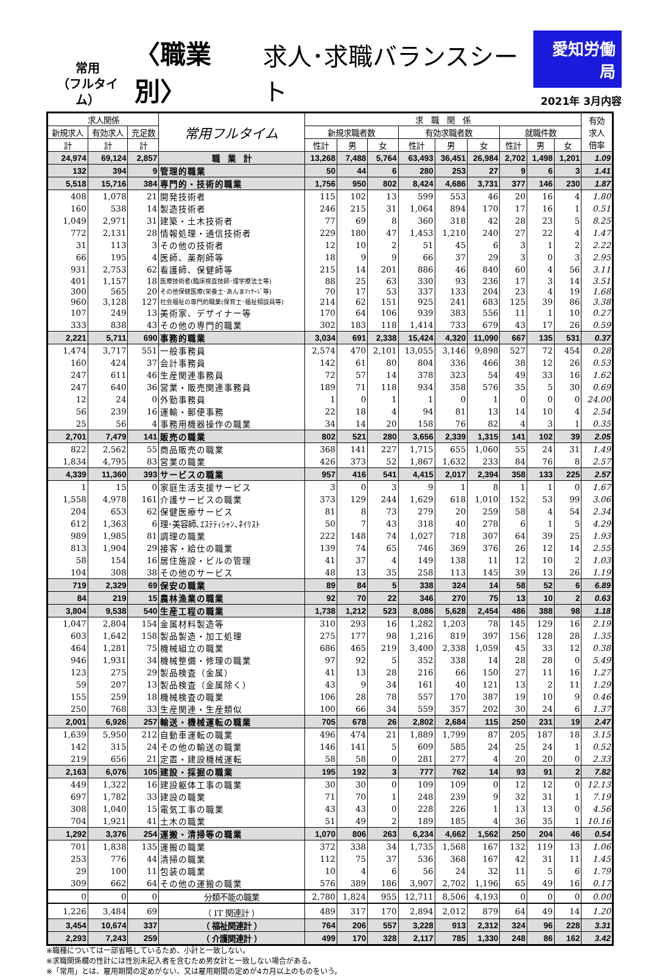常用
（フルタイム）
〈職業別〉
求人･求職バランスシート
愛知労働局
2021年 3月内容
| 求人関係 | | | 常用フルタイム | 求 職 関 係 | | | | | | | | | 有効 求人 倍率 |
| --- | --- | --- | --- | --- | --- | --- | --- | --- | --- | --- | --- | --- | --- |
| 新規求人 | 有効求人 | 充足数 | | 新規求職者数 | | | 有効求職者数 | | | 就職件数 | | | |
| 計 | 計 | 計 | | 性計 | 男 | 女 | 性計 | 男 | 女 | 性計 | 男 | 女 | |
| 24,974 | 69,124 | 2,857 | 職 業 計 | 13,268 | 7,488 | 5,764 | 63,493 | 36,451 | 26,984 | 2,702 | 1,498 | 1,201 | 1.09 |
| 132 | 394 | 9 | 管理的職業 | 50 | 44 | 6 | 280 | 253 | 27 | 9 | 6 | 3 | 1.41 |
| 5,518 | 15,716 | 384 | 専門的・技術的職業 | 1,756 | 950 | 802 | 8,424 | 4,686 | 3,731 | 377 | 146 | 230 | 1.87 |
| 408 | 1,078 | 21 | 開発技術者 | 115 | 102 | 13 | 599 | 553 | 46 | 20 | 16 | 4 | 1.80 |
| 160 | 538 | 14 | 製造技術者 | 246 | 215 | 31 | 1,064 | 894 | 170 | 17 | 16 | 1 | 0.51 |
| 1,049 | 2,971 | 31 | 建築・土木技術者 | 77 | 69 | 8 | 360 | 318 | 42 | 28 | 23 | 5 | 8.25 |
| 772 | 2,131 | 28 | 情報処理・通信技術者 | 229 | 180 | 47 | 1,453 | 1,210 | 240 | 27 | 22 | 4 | 1.47 |
| 31 | 113 | 3 | その他の技術者 | 12 | 10 | 2 | 51 | 45 | 6 | 3 | 1 | 2 | 2.22 |
| 66 | 195 | 4 | 医師、薬剤師等 | 18 | 9 | 9 | 66 | 37 | 29 | 3 | 0 | 3 | 2.95 |
| 931 | 2,753 | 62 | 看護師、保健師等 | 215 | 14 | 201 | 886 | 46 | 840 | 60 | 4 | 56 | 3.11 |
| 401 | 1,157 | 18 | 医療技術者(臨床検査技師･理学療法士等) | 88 | 25 | 63 | 330 | 93 | 236 | 17 | 3 | 14 | 3.51 |
| 300 | 565 | 20 | その他保健医療(栄養士･あんまﾏｯｻｰｼﾞ等) | 70 | 17 | 53 | 337 | 133 | 204 | 23 | 4 | 19 | 1.68 |
| 960 | 3,128 | 127 | 社会福祉の専門的職業(保育士･福祉相談員等) | 214 | 62 | 151 | 925 | 241 | 683 | 125 | 39 | 86 | 3.38 |
| 107 | 249 | 13 | 美術家、デザイナー等 | 170 | 64 | 106 | 939 | 383 | 556 | 11 | 1 | 10 | 0.27 |
| 333 | 838 | 43 | その他の専門的職業 | 302 | 183 | 118 | 1,414 | 733 | 679 | 43 | 17 | 26 | 0.59 |
| 2,221 | 5,711 | 690 | 事務的職業 | 3,034 | 691 | 2,338 | 15,424 | 4,320 | 11,090 | 667 | 135 | 531 | 0.37 |
| 1,474 | 3,717 | 551 | 一般事務員 | 2,574 | 470 | 2,101 | 13,055 | 3,146 | 9,898 | 527 | 72 | 454 | 0.28 |
| 160 | 424 | 37 | 会計事務員 | 142 | 61 | 80 | 804 | 336 | 466 | 38 | 12 | 26 | 0.53 |
| 247 | 611 | 46 | 生産関連事務員 | 72 | 57 | 14 | 378 | 323 | 54 | 49 | 33 | 16 | 1.62 |
| 247 | 640 | 36 | 営業・販売関連事務員 | 189 | 71 | 118 | 934 | 358 | 576 | 35 | 5 | 30 | 0.69 |
| 12 | 24 | 0 | 外勤事務員 | 1 | 0 | 1 | 1 | 0 | 1 | 0 | 0 | 0 | 24.00 |
| 56 | 239 | 16 | 運輸・郵便事務 | 22 | 18 | 4 | 94 | 81 | 13 | 14 | 10 | 4 | 2.54 |
| 25 | 56 | 4 | 事務用機器操作の職業 | 34 | 14 | 20 | 158 | 76 | 82 | 4 | 3 | 1 | 0.35 |
| 2,701 | 7,479 | 141 | 販売の職業 | 802 | 521 | 280 | 3,656 | 2,339 | 1,315 | 141 | 102 | 39 | 2.05 |
| 822 | 2,562 | 55 | 商品販売の職業 | 368 | 141 | 227 | 1,715 | 655 | 1,060 | 55 | 24 | 31 | 1.49 |
| 1,834 | 4,795 | 83 | 営業の職業 | 426 | 373 | 52 | 1,867 | 1,632 | 233 | 84 | 76 | 8 | 2.57 |
| 4,339 | 11,360 | 393 | サービスの職業 | 957 | 416 | 541 | 4,415 | 2,017 | 2,394 | 358 | 133 | 225 | 2.57 |
| 1 | 15 | 0 | 家庭生活支援サービス | 3 | 0 | 3 | 9 | 1 | 8 | 1 | 1 | 0 | 1.67 |
| 1,558 | 4,978 | 161 | 介護サービスの職業 | 373 | 129 | 244 | 1,629 | 618 | 1,010 | 152 | 53 | 99 | 3.06 |
| 204 | 653 | 62 | 保健医療サービス | 81 | 8 | 73 | 279 | 20 | 259 | 58 | 4 | 54 | 2.34 |
| 612 | 1,363 | 6 | 理･美容師､ｴｽﾃﾃｨｼｬﾝ､ﾈｲﾘｽﾄ | 50 | 7 | 43 | 318 | 40 | 278 | 6 | 1 | 5 | 4.29 |
| 989 | 1,985 | 81 | 調理の職業 | 222 | 148 | 74 | 1,027 | 718 | 307 | 64 | 39 | 25 | 1.93 |
| 813 | 1,904 | 29 | 接客・給仕の職業 | 139 | 74 | 65 | 746 | 369 | 376 | 26 | 12 | 14 | 2.55 |
| 58 | 154 | 16 | 居住施設・ビルの管理 | 41 | 37 | 4 | 149 | 138 | 11 | 12 | 10 | 2 | 1.03 |
| 104 | 308 | 38 | その他のサービス | 48 | 13 | 35 | 258 | 113 | 145 | 39 | 13 | 26 | 1.19 |
| 719 | 2,329 | 69 | 保安の職業 | 89 | 84 | 5 | 338 | 324 | 14 | 58 | 52 | 6 | 6.89 |
| 84 | 219 | 15 | 農林漁業の職業 | 92 | 70 | 22 | 346 | 270 | 75 | 13 | 10 | 2 | 0.63 |
| 3,804 | 9,538 | 540 | 生産工程の職業 | 1,738 | 1,212 | 523 | 8,086 | 5,628 | 2,454 | 486 | 388 | 98 | 1.18 |
| 1,047 | 2,804 | 154 | 金属材料製造等 | 310 | 293 | 16 | 1,282 | 1,203 | 78 | 145 | 129 | 16 | 2.19 |
| 603 | 1,642 | 158 | 製品製造・加工処理 | 275 | 177 | 98 | 1,216 | 819 | 397 | 156 | 128 | 28 | 1.35 |
| 464 | 1,281 | 75 | 機械組立の職業 | 686 | 465 | 219 | 3,400 | 2,338 | 1,059 | 45 | 33 | 12 | 0.38 |
| 946 | 1,931 | 34 | 機械整備・修理の職業 | 97 | 92 | 5 | 352 | 338 | 14 | 28 | 28 | 0 | 5.49 |
| 123 | 275 | 29 | 製品検査（金属） | 41 | 13 | 28 | 216 | 66 | 150 | 27 | 11 | 16 | 1.27 |
| 59 | 207 | 13 | 製品検査（金属除く） | 43 | 9 | 34 | 161 | 40 | 121 | 13 | 2 | 11 | 1.29 |
| 155 | 259 | 18 | 機械検査の職業 | 106 | 28 | 78 | 557 | 170 | 387 | 19 | 10 | 9 | 0.46 |
| 250 | 768 | 33 | 生産関連・生産類似 | 100 | 66 | 34 | 559 | 357 | 202 | 30 | 24 | 6 | 1.37 |
| 2,001 | 6,926 | 257 | 輸送・機械運転の職業 | 705 | 678 | 26 | 2,802 | 2,684 | 115 | 250 | 231 | 19 | 2.47 |
| 1,639 | 5,950 | 212 | 自動車運転の職業 | 496 | 474 | 21 | 1,889 | 1,799 | 87 | 205 | 187 | 18 | 3.15 |
| 142 | 315 | 24 | その他の輸送の職業 | 146 | 141 | 5 | 609 | 585 | 24 | 25 | 24 | 1 | 0.52 |
| 219 | 656 | 21 | 定置・建設機械運転 | 58 | 58 | 0 | 281 | 277 | 4 | 20 | 20 | 0 | 2.33 |
| 2,163 | 6,076 | 105 | 建設・採掘の職業 | 195 | 192 | 3 | 777 | 762 | 14 | 93 | 91 | 2 | 7.82 |
| 449 | 1,322 | 16 | 建設躯体工事の職業 | 30 | 30 | 0 | 109 | 109 | 0 | 12 | 12 | 0 | 12.13 |
| 697 | 1,782 | 33 | 建設の職業 | 71 | 70 | 1 | 248 | 239 | 9 | 32 | 31 | 1 | 7.19 |
| 308 | 1,040 | 15 | 電気工事の職業 | 43 | 43 | 0 | 228 | 226 | 1 | 13 | 13 | 0 | 4.56 |
| 704 | 1,921 | 41 | 土木の職業 | 51 | 49 | 2 | 189 | 185 | 4 | 36 | 35 | 1 | 10.16 |
| 1,292 | 3,376 | 254 | 運搬・清掃等の職業 | 1,070 | 806 | 263 | 6,234 | 4,662 | 1,562 | 250 | 204 | 46 | 0.54 |
| 701 | 1,838 | 135 | 運搬の職業 | 372 | 338 | 34 | 1,735 | 1,568 | 167 | 132 | 119 | 13 | 1.06 |
| 253 | 776 | 44 | 清掃の職業 | 112 | 75 | 37 | 536 | 368 | 167 | 42 | 31 | 11 | 1.45 |
| 29 | 100 | 11 | 包装の職業 | 10 | 4 | 6 | 56 | 24 | 32 | 11 | 5 | 6 | 1.79 |
| 309 | 662 | 64 | その他の運搬の職業 | 576 | 389 | 186 | 3,907 | 2,702 | 1,196 | 65 | 49 | 16 | 0.17 |
| 0 | 0 | 0 | 分類不能の職業 | 2,780 | 1,824 | 955 | 12,711 | 8,506 | 4,193 | 0 | 0 | 0 | 0.00 |
| 1,226 | 3,484 | 69 | （ IT 関連計 ） | 489 | 317 | 170 | 2,894 | 2,012 | 879 | 64 | 49 | 14 | 1.20 |
| 3,454 | 10,674 | 337 | （ 福祉関連計 ） | 764 | 206 | 557 | 3,228 | 913 | 2,312 | 324 | 96 | 228 | 3.31 |
| 2,293 | 7,243 | 259 | （ 介護関連計 ） | 499 | 170 | 328 | 2,117 | 785 | 1,330 | 248 | 86 | 162 | 3.42 |
※職種については一部省略しているため、小計と一致しない。
※求職関係欄の性計には性別未記入者を含むため男女計と一致しない場合がある。
※「常用」とは、雇用期間の定めがない、又は雇用期間の定めが4カ月以上のものをいう。